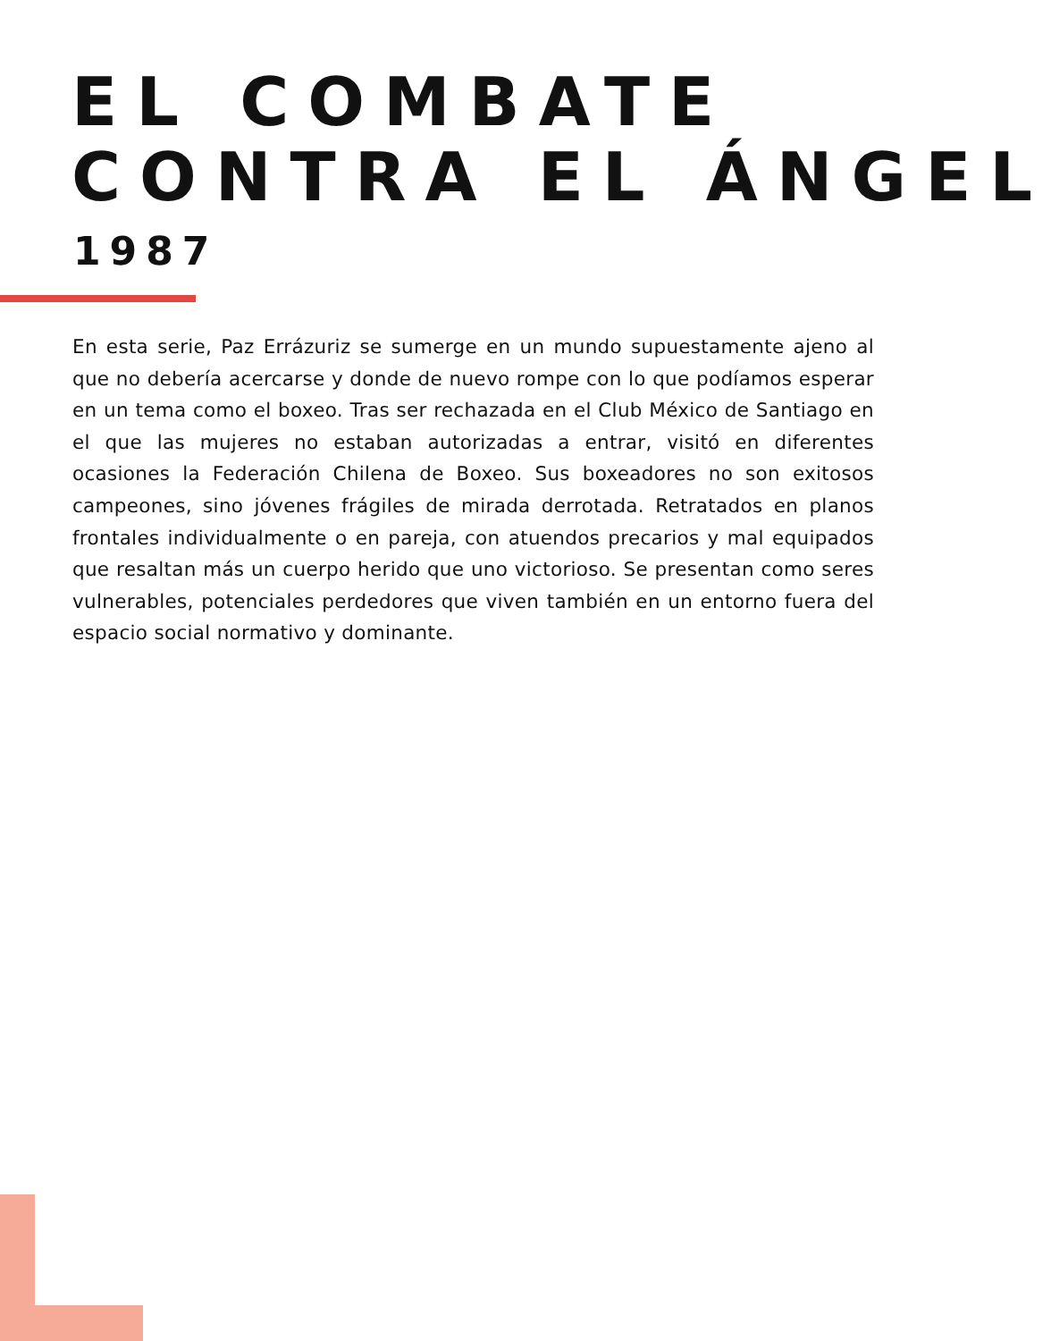EL COMBATE
CONTRA EL ÁNGEL
1987
En esta serie, Paz Errázuriz se sumerge en un mundo supuestamente ajeno al que no debería acercarse y donde de nuevo rompe con lo que podíamos esperar en un tema como el boxeo. Tras ser rechazada en el Club México de Santiago en el que las mujeres no estaban autorizadas a entrar, visitó en diferentes ocasiones la Federación Chilena de Boxeo. Sus boxeadores no son exitosos campeones, sino jóvenes frágiles de mirada derrotada. Retratados en planos frontales individualmente o en pareja, con atuendos precarios y mal equipados que resaltan más un cuerpo herido que uno victorioso. Se presentan como seres vulnerables, potenciales perdedores que viven también en un entorno fuera del espacio social normativo y dominante.